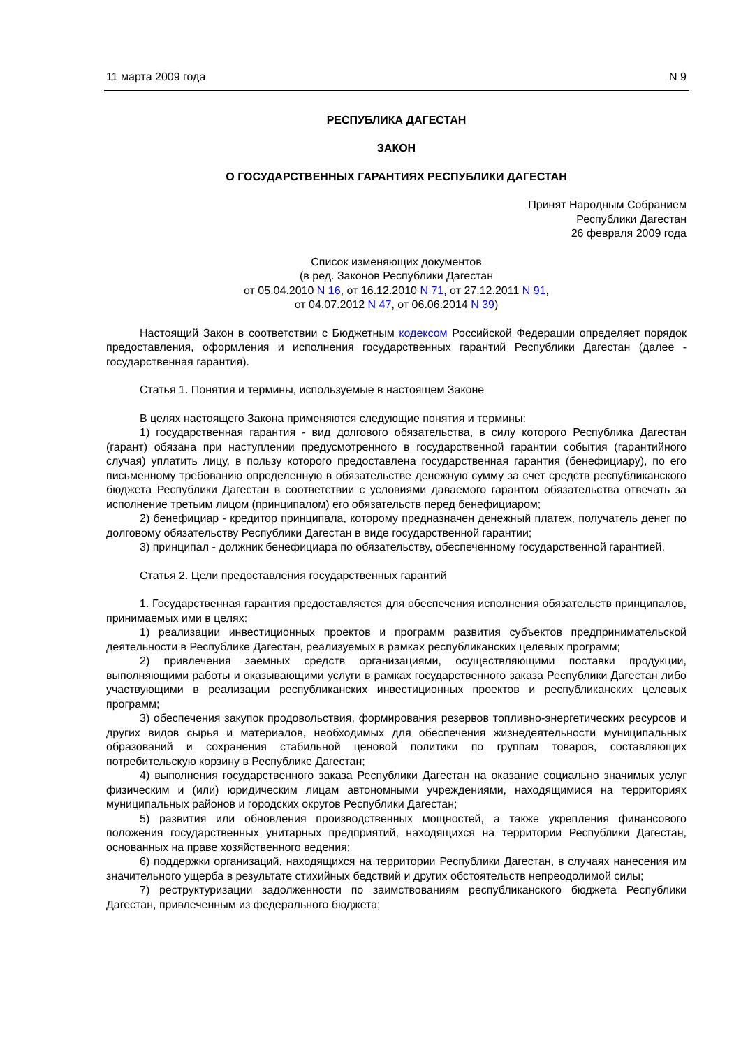11 марта 2009 года N 9
РЕСПУБЛИКА ДАГЕСТАН
ЗАКОН
О ГОСУДАРСТВЕННЫХ ГАРАНТИЯХ РЕСПУБЛИКИ ДАГЕСТАН
Принят Народным Собранием
Республики Дагестан
26 февраля 2009 года
Список изменяющих документов
(в ред. Законов Республики Дагестан
от 05.04.2010 N 16, от 16.12.2010 N 71, от 27.12.2011 N 91,
от 04.07.2012 N 47, от 06.06.2014 N 39)
Настоящий Закон в соответствии с Бюджетным кодексом Российской Федерации определяет порядок предоставления, оформления и исполнения государственных гарантий Республики Дагестан (далее - государственная гарантия).
Статья 1. Понятия и термины, используемые в настоящем Законе
В целях настоящего Закона применяются следующие понятия и термины:
1) государственная гарантия - вид долгового обязательства, в силу которого Республика Дагестан (гарант) обязана при наступлении предусмотренного в государственной гарантии события (гарантийного случая) уплатить лицу, в пользу которого предоставлена государственная гарантия (бенефициару), по его письменному требованию определенную в обязательстве денежную сумму за счет средств республиканского бюджета Республики Дагестан в соответствии с условиями даваемого гарантом обязательства отвечать за исполнение третьим лицом (принципалом) его обязательств перед бенефициаром;
2) бенефициар - кредитор принципала, которому предназначен денежный платеж, получатель денег по долговому обязательству Республики Дагестан в виде государственной гарантии;
3) принципал - должник бенефициара по обязательству, обеспеченному государственной гарантией.
Статья 2. Цели предоставления государственных гарантий
1. Государственная гарантия предоставляется для обеспечения исполнения обязательств принципалов, принимаемых ими в целях:
1) реализации инвестиционных проектов и программ развития субъектов предпринимательской деятельности в Республике Дагестан, реализуемых в рамках республиканских целевых программ;
2) привлечения заемных средств организациями, осуществляющими поставки продукции, выполняющими работы и оказывающими услуги в рамках государственного заказа Республики Дагестан либо участвующими в реализации республиканских инвестиционных проектов и республиканских целевых программ;
3) обеспечения закупок продовольствия, формирования резервов топливно-энергетических ресурсов и других видов сырья и материалов, необходимых для обеспечения жизнедеятельности муниципальных образований и сохранения стабильной ценовой политики по группам товаров, составляющих потребительскую корзину в Республике Дагестан;
4) выполнения государственного заказа Республики Дагестан на оказание социально значимых услуг физическим и (или) юридическим лицам автономными учреждениями, находящимися на территориях муниципальных районов и городских округов Республики Дагестан;
5) развития или обновления производственных мощностей, а также укрепления финансового положения государственных унитарных предприятий, находящихся на территории Республики Дагестан, основанных на праве хозяйственного ведения;
6) поддержки организаций, находящихся на территории Республики Дагестан, в случаях нанесения им значительного ущерба в результате стихийных бедствий и других обстоятельств непреодолимой силы;
7) реструктуризации задолженности по заимствованиям республиканского бюджета Республики Дагестан, привлеченным из федерального бюджета;